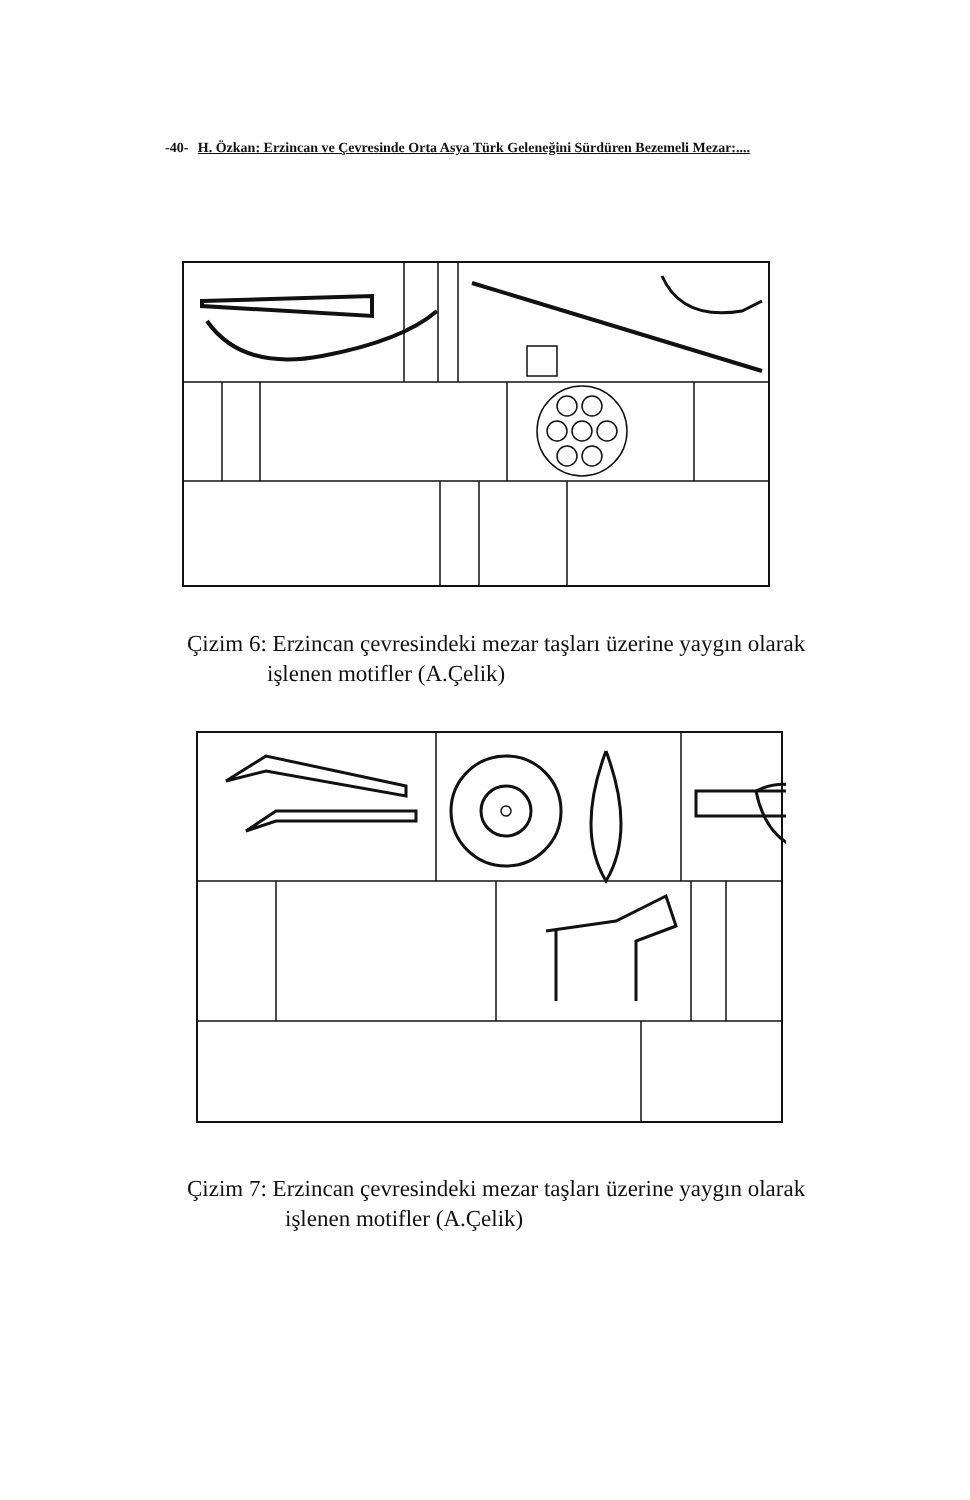-40- H. Özkan: Erzincan ve Çevresinde Orta Asya Türk Geleneğini Sürdüren Bezemeli Mezar:....
Çizim 6: Erzincan çevresindeki mezar taşları üzerine yaygın olarak
işlenen motifler (A.Çelik)
Çizim 7: Erzincan çevresindeki mezar taşları üzerine yaygın olarak
işlenen motifler (A.Çelik)